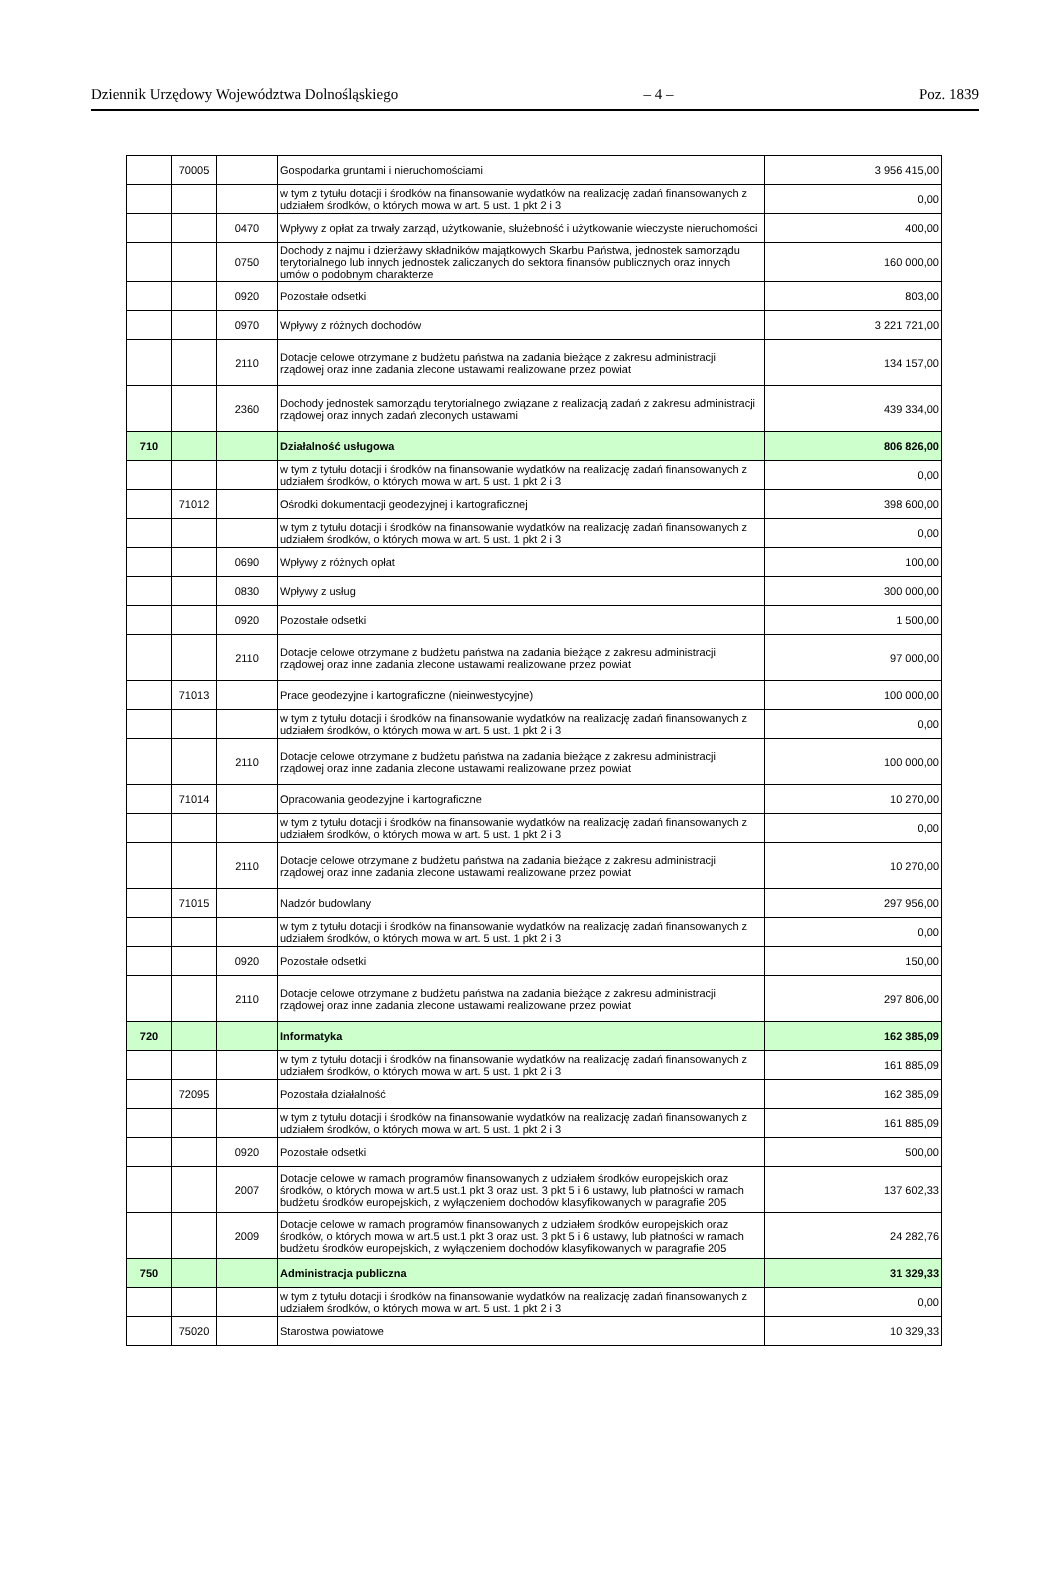Dziennik Urzędowy Województwa Dolnośląskiego – 4 – Poz. 1839
| | 70005 | | Gospodarka gruntami i nieruchomościami | 3 956 415,00 |
| | | | w tym z tytułu dotacji i środków na finansowanie wydatków na realizację zadań finansowanych z udziałem środków, o których mowa w art. 5 ust. 1 pkt 2 i 3 | 0,00 |
| | | 0470 | Wpływy z opłat za trwały zarząd, użytkowanie, służebność i użytkowanie wieczyste nieruchomości | 400,00 |
| | | 0750 | Dochody z najmu i dzierżawy składników majątkowych Skarbu Państwa, jednostek samorządu terytorialnego lub innych jednostek zaliczanych do sektora finansów publicznych oraz innych umów o podobnym charakterze | 160 000,00 |
| | | 0920 | Pozostałe odsetki | 803,00 |
| | | 0970 | Wpływy z różnych dochodów | 3 221 721,00 |
| | | 2110 | Dotacje celowe otrzymane z budżetu państwa na zadania bieżące z zakresu administracji rządowej oraz inne zadania zlecone ustawami realizowane przez powiat | 134 157,00 |
| | | 2360 | Dochody jednostek samorządu terytorialnego związane z realizacją zadań z zakresu administracji rządowej oraz innych zadań zleconych ustawami | 439 334,00 |
| 710 | | | Działalność usługowa | 806 826,00 |
| | | | w tym z tytułu dotacji i środków na finansowanie wydatków na realizację zadań finansowanych z udziałem środków, o których mowa w art. 5 ust. 1 pkt 2 i 3 | 0,00 |
| | 71012 | | Ośrodki dokumentacji geodezyjnej i kartograficznej | 398 600,00 |
| | | | w tym z tytułu dotacji i środków na finansowanie wydatków na realizację zadań finansowanych z udziałem środków, o których mowa w art. 5 ust. 1 pkt 2 i 3 | 0,00 |
| | | 0690 | Wpływy z różnych opłat | 100,00 |
| | | 0830 | Wpływy z usług | 300 000,00 |
| | | 0920 | Pozostałe odsetki | 1 500,00 |
| | | 2110 | Dotacje celowe otrzymane z budżetu państwa na zadania bieżące z zakresu administracji rządowej oraz inne zadania zlecone ustawami realizowane przez powiat | 97 000,00 |
| | 71013 | | Prace geodezyjne i kartograficzne (nieinwestycyjne) | 100 000,00 |
| | | | w tym z tytułu dotacji i środków na finansowanie wydatków na realizację zadań finansowanych z udziałem środków, o których mowa w art. 5 ust. 1 pkt 2 i 3 | 0,00 |
| | | 2110 | Dotacje celowe otrzymane z budżetu państwa na zadania bieżące z zakresu administracji rządowej oraz inne zadania zlecone ustawami realizowane przez powiat | 100 000,00 |
| | 71014 | | Opracowania geodezyjne i kartograficzne | 10 270,00 |
| | | | w tym z tytułu dotacji i środków na finansowanie wydatków na realizację zadań finansowanych z udziałem środków, o których mowa w art. 5 ust. 1 pkt 2 i 3 | 0,00 |
| | | 2110 | Dotacje celowe otrzymane z budżetu państwa na zadania bieżące z zakresu administracji rządowej oraz inne zadania zlecone ustawami realizowane przez powiat | 10 270,00 |
| | 71015 | | Nadzór budowlany | 297 956,00 |
| | | | w tym z tytułu dotacji i środków na finansowanie wydatków na realizację zadań finansowanych z udziałem środków, o których mowa w art. 5 ust. 1 pkt 2 i 3 | 0,00 |
| | | 0920 | Pozostałe odsetki | 150,00 |
| | | 2110 | Dotacje celowe otrzymane z budżetu państwa na zadania bieżące z zakresu administracji rządowej oraz inne zadania zlecone ustawami realizowane przez powiat | 297 806,00 |
| 720 | | | Informatyka | 162 385,09 |
| | | | w tym z tytułu dotacji i środków na finansowanie wydatków na realizację zadań finansowanych z udziałem środków, o których mowa w art. 5 ust. 1 pkt 2 i 3 | 161 885,09 |
| | 72095 | | Pozostała działalność | 162 385,09 |
| | | | w tym z tytułu dotacji i środków na finansowanie wydatków na realizację zadań finansowanych z udziałem środków, o których mowa w art. 5 ust. 1 pkt 2 i 3 | 161 885,09 |
| | | 0920 | Pozostałe odsetki | 500,00 |
| | | 2007 | Dotacje celowe w ramach programów finansowanych z udziałem środków europejskich oraz środków, o których mowa w art.5 ust.1 pkt 3 oraz ust. 3 pkt 5 i 6 ustawy, lub płatności w ramach budżetu środków europejskich, z wyłączeniem dochodów klasyfikowanych w paragrafie 205 | 137 602,33 |
| | | 2009 | Dotacje celowe w ramach programów finansowanych z udziałem środków europejskich oraz środków, o których mowa w art.5 ust.1 pkt 3 oraz ust. 3 pkt 5 i 6 ustawy, lub płatności w ramach budżetu środków europejskich, z wyłączeniem dochodów klasyfikowanych w paragrafie 205 | 24 282,76 |
| 750 | | | Administracja publiczna | 31 329,33 |
| | | | w tym z tytułu dotacji i środków na finansowanie wydatków na realizację zadań finansowanych z udziałem środków, o których mowa w art. 5 ust. 1 pkt 2 i 3 | 0,00 |
| | 75020 | | Starostwa powiatowe | 10 329,33 |